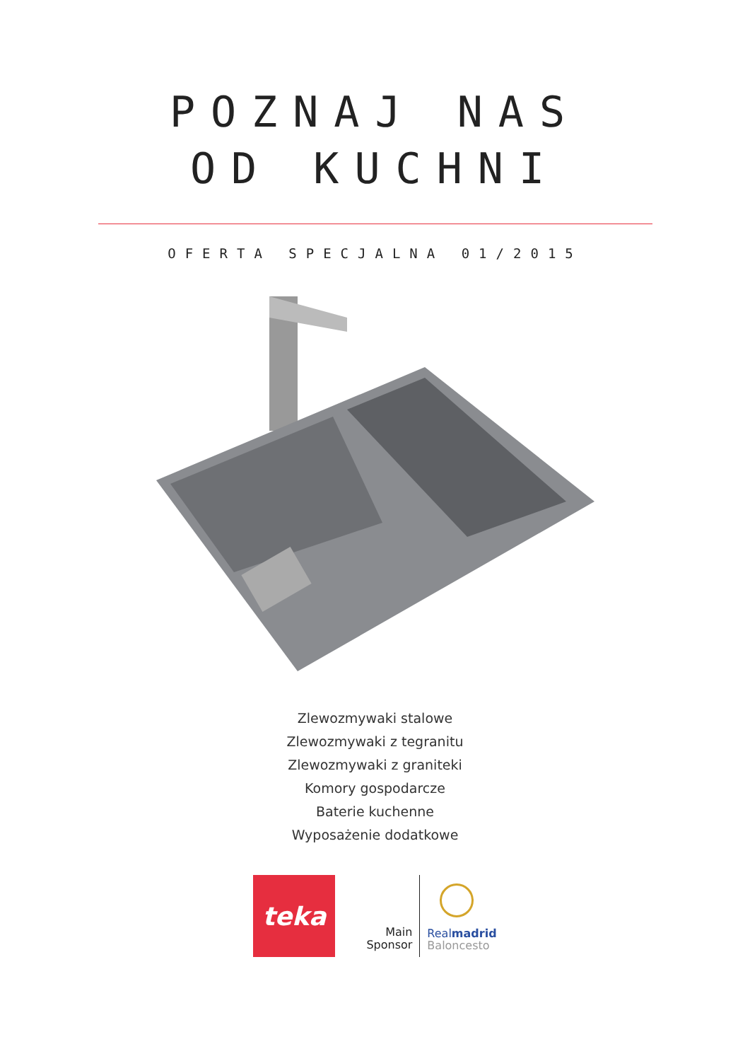POZNAJ NAS
OD KUCHNI
OFERTA SPECJALNA 01/2015
Zlewozmywaki stalowe
Zlewozmywaki z tegranitu
Zlewozmywaki z graniteki
Komory gospodarcze
Baterie kuchenne
Wyposażenie dodatkowe
teka
Main
Sponsor
Realmadrid
Baloncesto